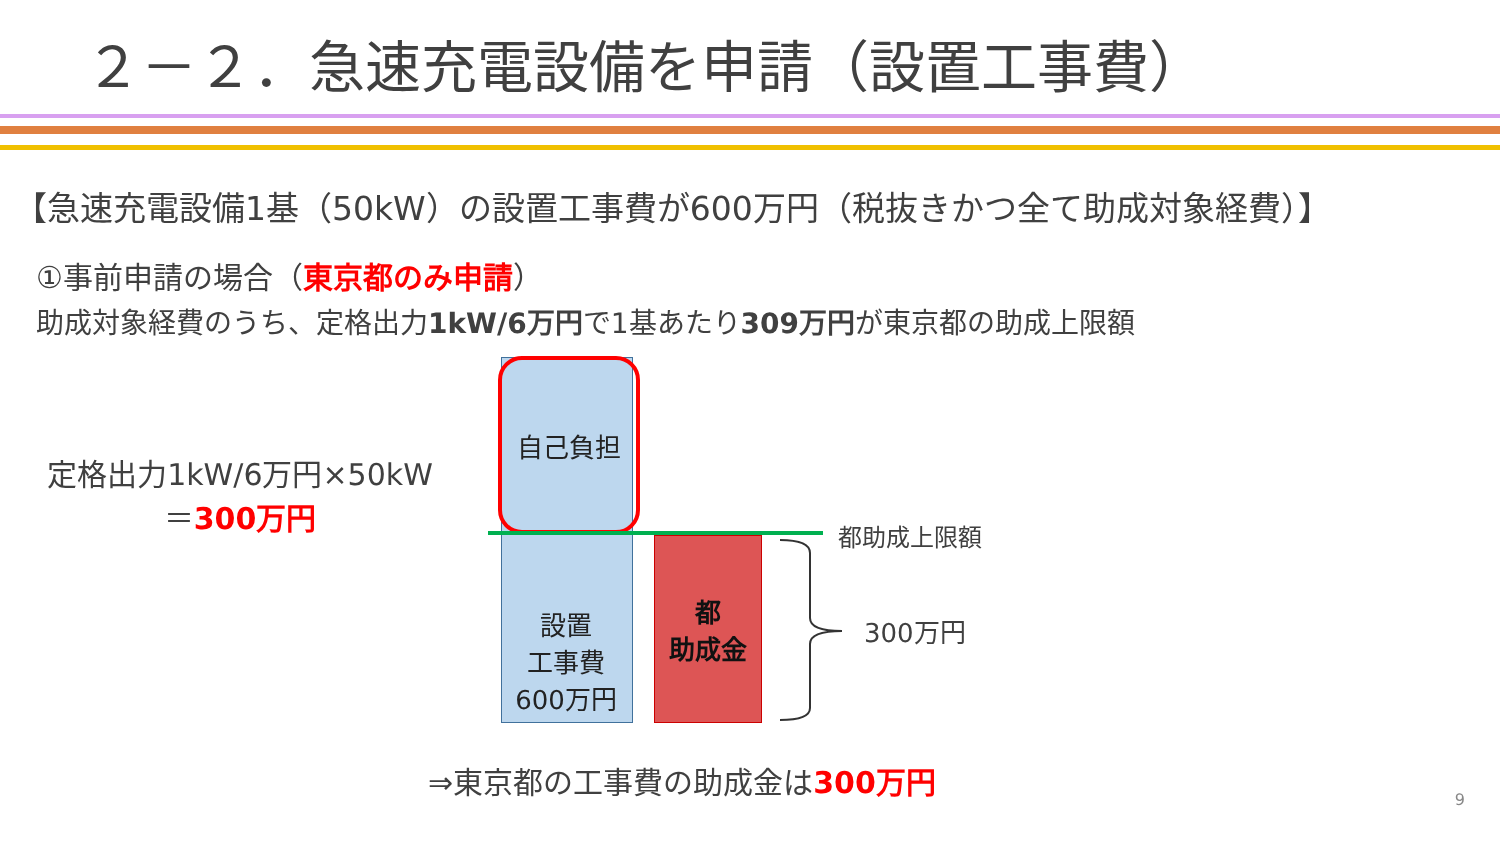２－２．急速充電設備を申請（設置工事費）
【急速充電設備1基（50kW）の設置工事費が600万円（税抜きかつ全て助成対象経費）】
①事前申請の場合（東京都のみ申請）
助成対象経費のうち、定格出力1kW/6万円で1基あたり309万円が東京都の助成上限額
定格出力1kW/6万円×50kW
＝300万円
自己負担
設置
工事費
600万円
都
助成金
都助成上限額
300万円
⇒東京都の工事費の助成金は300万円
9